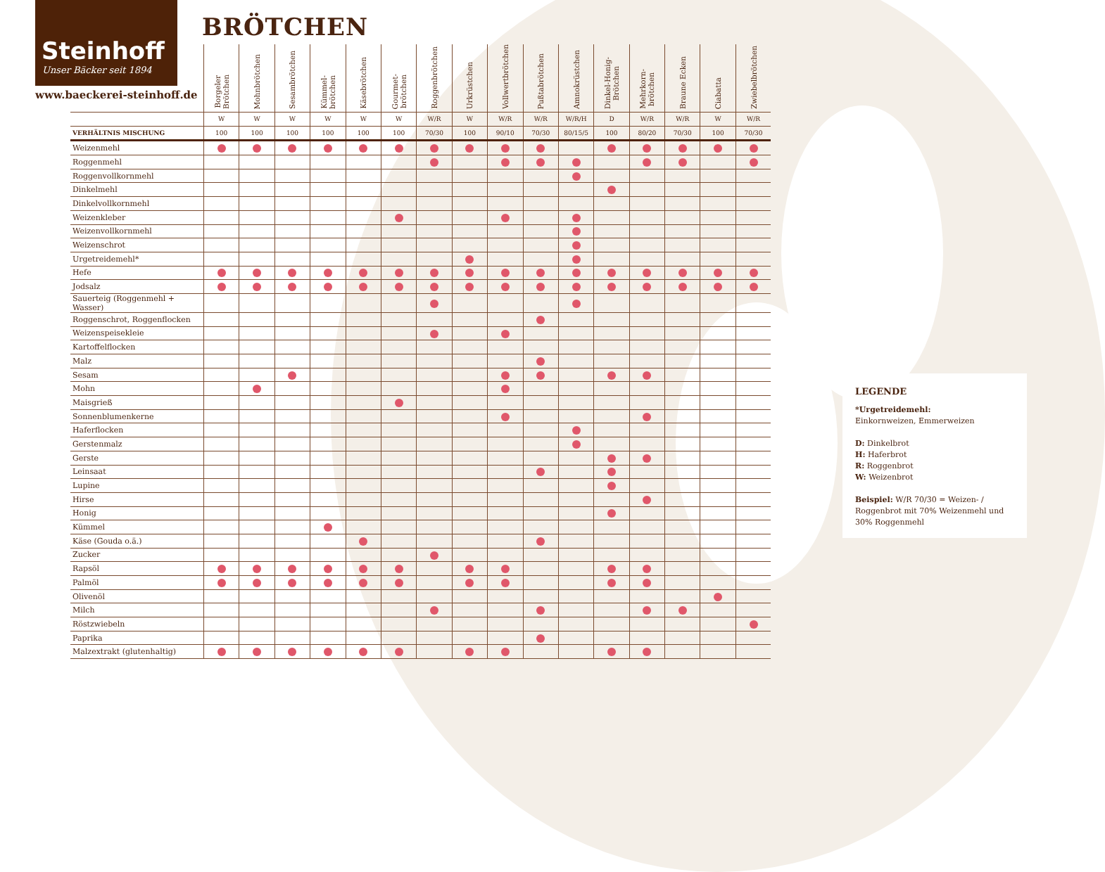Steinhoff
Unser Bäcker seit 1894
www.baeckerei-steinhoff.de
BRÖTCHEN
| | Borgeler Brötchen | Mohnbrötchen | Sesambrötchen | Kümmel- brötchen | Käsebrötchen | Gourmet- brötchen | Roggenbrötchen | Urkrüstchen | Vollwertbrötchen | Pußtabrötchen | Amnokrüstchen | Dinkel-Honig- Brötchen | Mehrkorn- brötchen | Braune Ecken | Ciabatta | Zwiebelbrötchen |
| --- | --- | --- | --- | --- | --- | --- | --- | --- | --- | --- | --- | --- | --- | --- | --- | --- |
| | W | W | W | W | W | W | W/R | W | W/R | W/R | W/R/H | D | W/R | W/R | W | W/R |
| VERHÄLTNIS MISCHUNG | 100 | 100 | 100 | 100 | 100 | 100 | 70/30 | 100 | 90/10 | 70/30 | 80/15/5 | 100 | 80/20 | 70/30 | 100 | 70/30 |
| Weizenmehl | | | | | | | | | | | | | | | | |
| Roggenmehl | | | | | | | | | | | | | | | | |
| Roggenvollkornmehl | | | | | | | | | | | | | | | | |
| Dinkelmehl | | | | | | | | | | | | | | | | |
| Dinkelvollkornmehl | | | | | | | | | | | | | | | | |
| Weizenkleber | | | | | | | | | | | | | | | | |
| Weizenvollkornmehl | | | | | | | | | | | | | | | | |
| Weizenschrot | | | | | | | | | | | | | | | | |
| Urgetreidemehl* | | | | | | | | | | | | | | | | |
| Hefe | | | | | | | | | | | | | | | | |
| Jodsalz | | | | | | | | | | | | | | | | |
| Sauerteig (Roggenmehl + Wasser) | | | | | | | | | | | | | | | | |
| Roggenschrot, Roggenflocken | | | | | | | | | | | | | | | | |
| Weizenspeisekleie | | | | | | | | | | | | | | | | |
| Kartoffelflocken | | | | | | | | | | | | | | | | |
| Malz | | | | | | | | | | | | | | | | |
| Sesam | | | | | | | | | | | | | | | | |
| Mohn | | | | | | | | | | | | | | | | |
| Maisgrieß | | | | | | | | | | | | | | | | |
| Sonnenblumenkerne | | | | | | | | | | | | | | | | |
| Haferflocken | | | | | | | | | | | | | | | | |
| Gerstenmalz | | | | | | | | | | | | | | | | |
| Gerste | | | | | | | | | | | | | | | | |
| Leinsaat | | | | | | | | | | | | | | | | |
| Lupine | | | | | | | | | | | | | | | | |
| Hirse | | | | | | | | | | | | | | | | |
| Honig | | | | | | | | | | | | | | | | |
| Kümmel | | | | | | | | | | | | | | | | |
| Käse (Gouda o.ä.) | | | | | | | | | | | | | | | | |
| Zucker | | | | | | | | | | | | | | | | |
| Rapsöl | | | | | | | | | | | | | | | | |
| Palmöl | | | | | | | | | | | | | | | | |
| Olivenöl | | | | | | | | | | | | | | | | |
| Milch | | | | | | | | | | | | | | | | |
| Röstzwiebeln | | | | | | | | | | | | | | | | |
| Paprika | | | | | | | | | | | | | | | | |
| Malzextrakt (glutenhaltig) | | | | | | | | | | | | | | | | |
LEGENDE
*Urgetreidemehl:
Einkornweizen, Emmerweizen
D: Dinkelbrot
H: Haferbrot
R: Roggenbrot
W: Weizenbrot
Beispiel: W/R 70/30 = Weizen- / Roggenbrot mit 70% Weizenmehl und 30% Roggenmehl